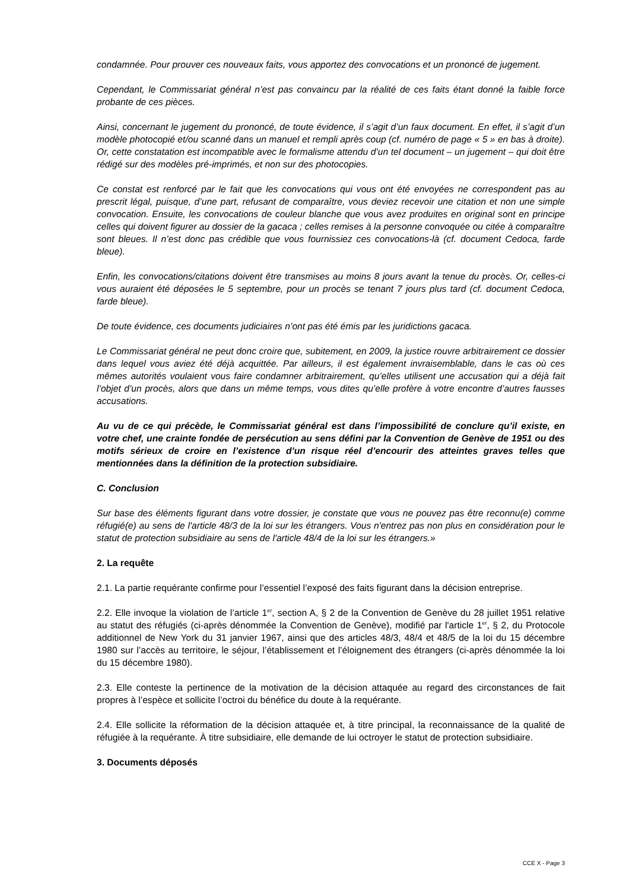condamnée. Pour prouver ces nouveaux faits, vous apportez des convocations et un prononcé de jugement.
Cependant, le Commissariat général n’est pas convaincu par la réalité de ces faits étant donné la faible force probante de ces pièces.
Ainsi, concernant le jugement du prononcé, de toute évidence, il s’agit d’un faux document. En effet, il s’agit d’un modèle photocopié et/ou scanné dans un manuel et rempli après coup (cf. numéro de page « 5 » en bas à droite). Or, cette constatation est incompatible avec le formalisme attendu d’un tel document – un jugement – qui doit être rédigé sur des modèles pré-imprimés, et non sur des photocopies.
Ce constat est renforcé par le fait que les convocations qui vous ont été envoyées ne correspondent pas au prescrit légal, puisque, d’une part, refusant de comparaître, vous deviez recevoir une citation et non une simple convocation. Ensuite, les convocations de couleur blanche que vous avez produites en original sont en principe celles qui doivent figurer au dossier de la gacaca ; celles remises à la personne convoquée ou citée à comparaître sont bleues. Il n’est donc pas crédible que vous fournissiez ces convocations-là (cf. document Cedoca, farde bleue).
Enfin, les convocations/citations doivent être transmises au moins 8 jours avant la tenue du procès. Or, celles-ci vous auraient été déposées le 5 septembre, pour un procès se tenant 7 jours plus tard (cf. document Cedoca, farde bleue).
De toute évidence, ces documents judiciaires n’ont pas été émis par les juridictions gacaca.
Le Commissariat général ne peut donc croire que, subitement, en 2009, la justice rouvre arbitrairement ce dossier dans lequel vous aviez été déjà acquittée. Par ailleurs, il est également invraisemblable, dans le cas où ces mêmes autorités voulaient vous faire condamner arbitrairement, qu’elles utilisent une accusation qui a déjà fait l’objet d’un procès, alors que dans un même temps, vous dites qu’elle profère à votre encontre d’autres fausses accusations.
Au vu de ce qui précède, le Commissariat général est dans l’impossibilité de conclure qu’il existe, en votre chef, une crainte fondée de persécution au sens défini par la Convention de Genève de 1951 ou des motifs sérieux de croire en l’existence d’un risque réel d’encourir des atteintes graves telles que mentionnées dans la définition de la protection subsidiaire.
C. Conclusion
Sur base des éléments figurant dans votre dossier, je constate que vous ne pouvez pas être reconnu(e) comme réfugié(e) au sens de l'article 48/3 de la loi sur les étrangers. Vous n'entrez pas non plus en considération pour le statut de protection subsidiaire au sens de l'article 48/4 de la loi sur les étrangers.»
2. La requête
2.1. La partie requérante confirme pour l’essentiel l’exposé des faits figurant dans la décision entreprise.
2.2. Elle invoque la violation de l’article 1<sup>er</sup>, section A, § 2 de la Convention de Genève du 28 juillet 1951 relative au statut des réfugiés (ci-après dénommée la Convention de Genève), modifié par l'article 1<sup>er</sup>, § 2, du Protocole additionnel de New York du 31 janvier 1967, ainsi que des articles 48/3, 48/4 et 48/5 de la loi du 15 décembre 1980 sur l’accès au territoire, le séjour, l’établissement et l’éloignement des étrangers (ci-après dénommée la loi du 15 décembre 1980).
2.3. Elle conteste la pertinence de la motivation de la décision attaquée au regard des circonstances de fait propres à l’espèce et sollicite l’octroi du bénéfice du doute à la requérante.
2.4. Elle sollicite la réformation de la décision attaquée et, à titre principal, la reconnaissance de la qualité de réfugiée à la requérante. À titre subsidiaire, elle demande de lui octroyer le statut de protection subsidiaire.
3. Documents déposés
CCE X - Page 3